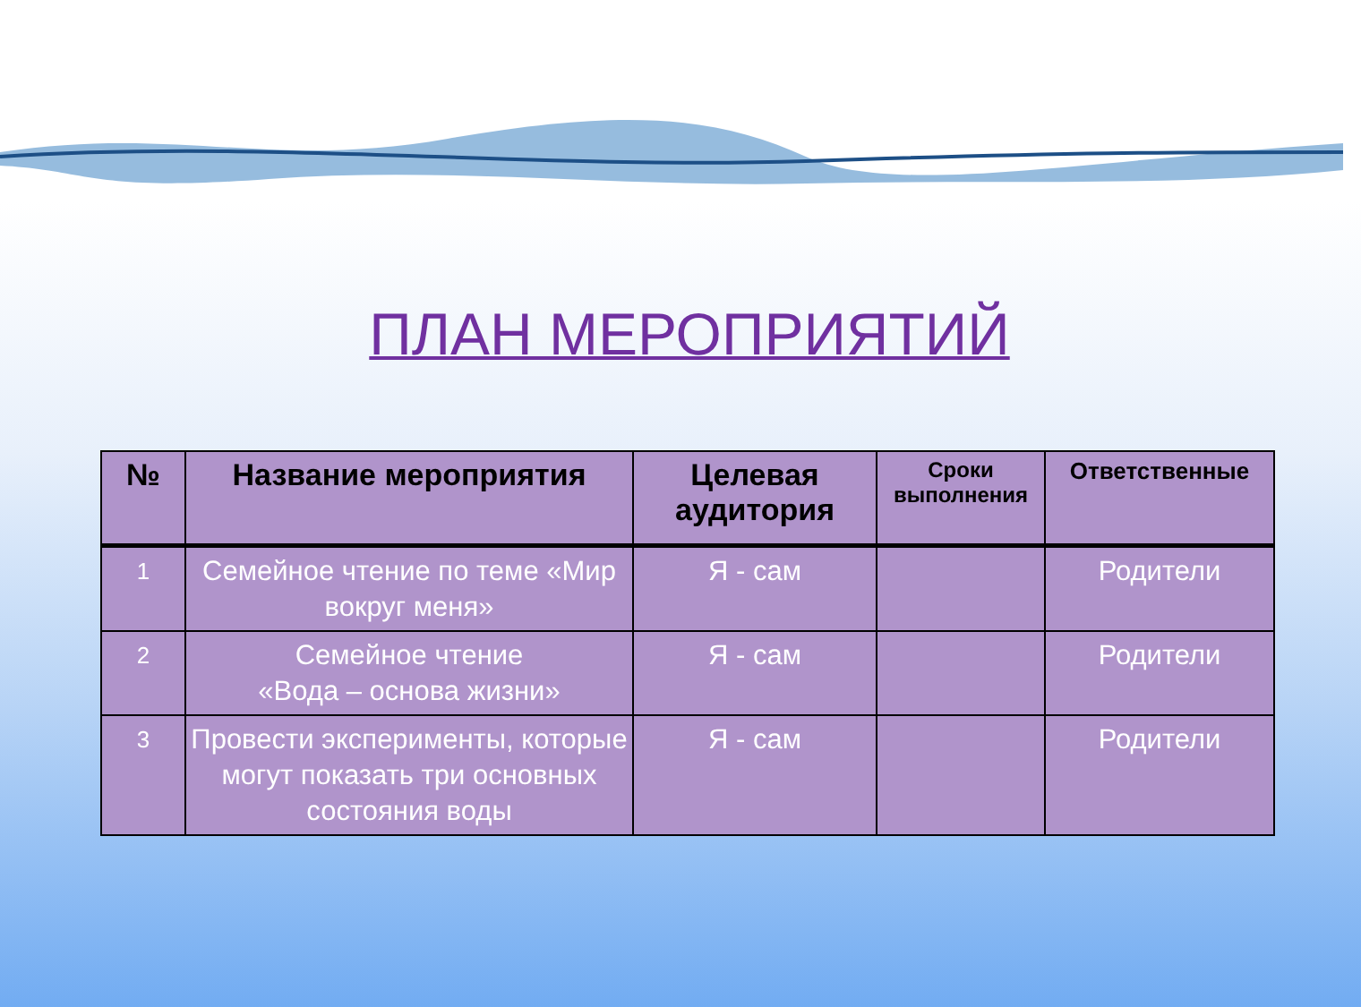ПЛАН МЕРОПРИЯТИЙ
| № | Название мероприятия | Целевая аудитория | Сроки выполнения | Ответственные |
| --- | --- | --- | --- | --- |
| 1 | Семейное чтение по теме «Мир вокруг меня» | Я - сам | | Родители |
| 2 | Семейное чтение «Вода – основа жизни» | Я - сам | | Родители |
| 3 | Провести эксперименты, которые могут показать три основных состояния воды | Я - сам | | Родители |